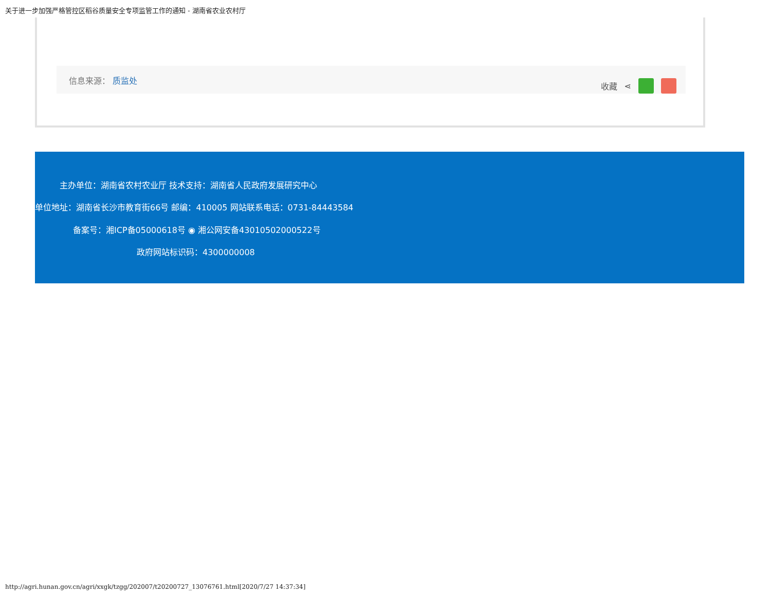关于进一步加强严格管控区稻谷质量安全专项监管工作的通知 - 湖南省农业农村厅
信息来源： 质监处 收藏 ⋖
主办单位：湖南省农村农业厅 技术支持：湖南省人民政府发展研究中心
单位地址：湖南省长沙市教育街66号 邮编：410005 网站联系电话：0731-84443584
备案号：湘ICP备05000618号 ◉ 湘公网安备43010502000522号
政府网站标识码：4300000008
http://agri.hunan.gov.cn/agri/xxgk/tzgg/202007/t20200727_13076761.html[2020/7/27 14:37:34]